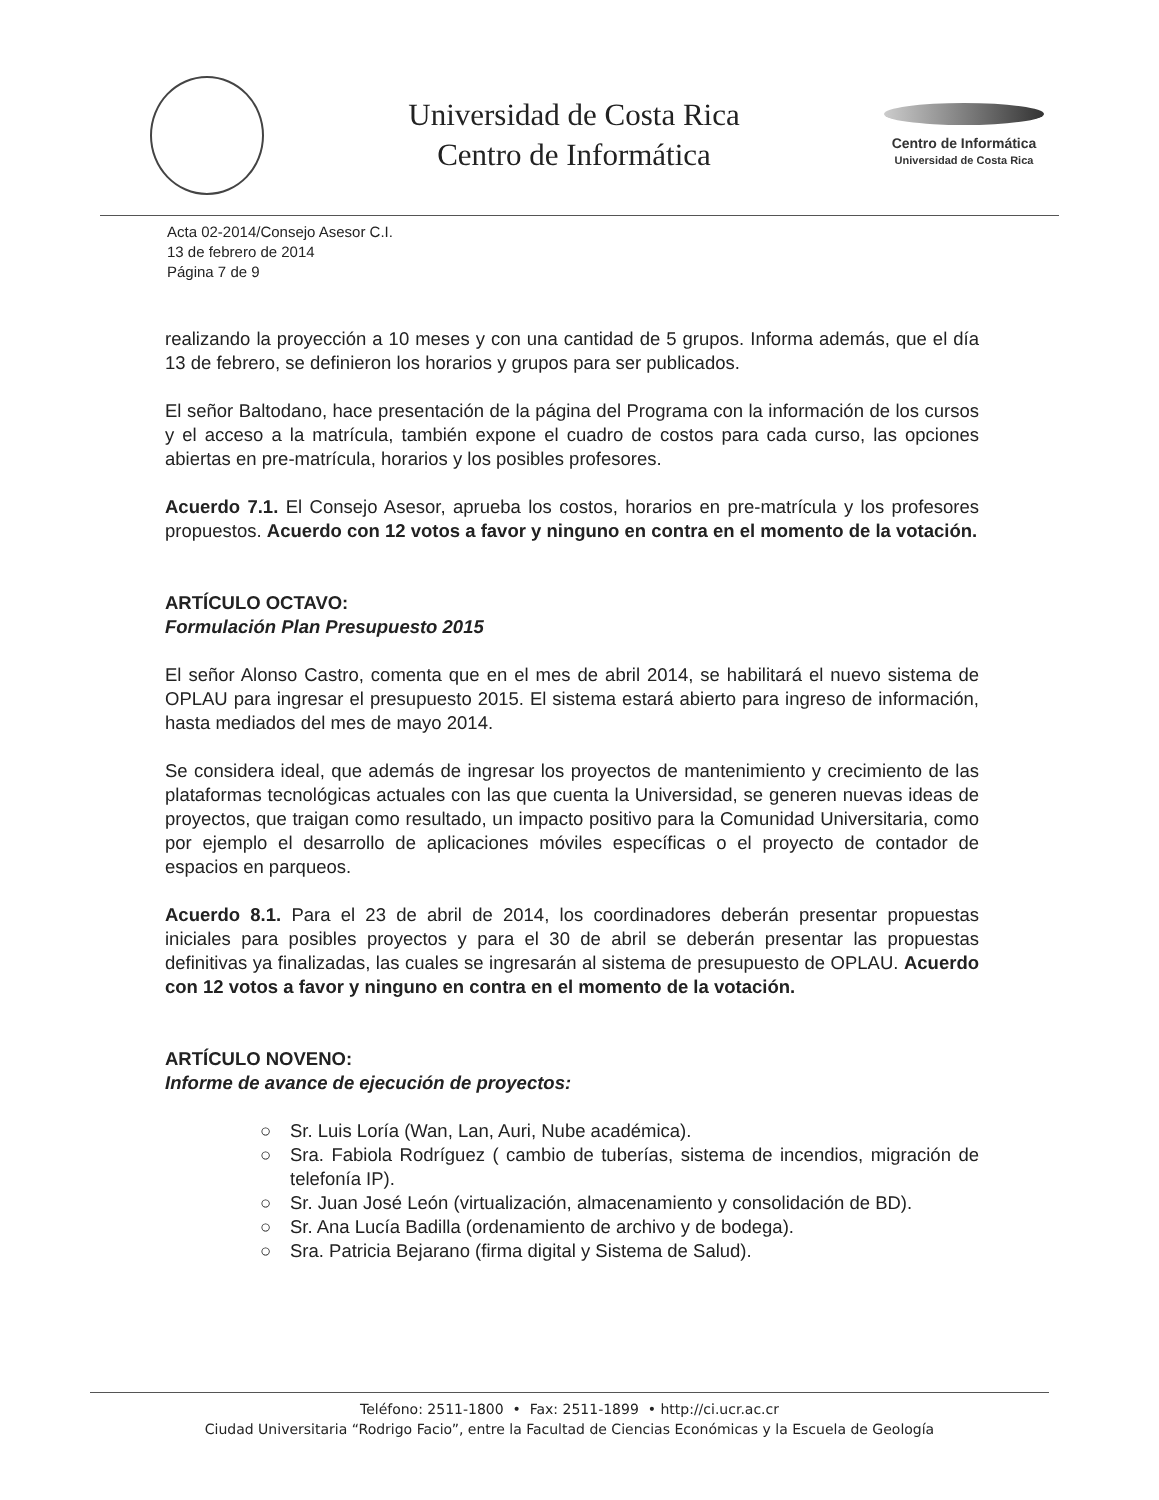Universidad de Costa Rica
Centro de Informática
Centro de Informática
Universidad de Costa Rica
Acta 02-2014/Consejo Asesor C.I.
13 de febrero de 2014
Página 7 de 9
realizando la proyección a 10 meses y con una cantidad de 5 grupos. Informa además, que el día 13 de febrero, se definieron los horarios y grupos para ser publicados.
El señor Baltodano, hace presentación de la página del Programa con la información de los cursos y el acceso a la matrícula, también expone el cuadro de costos para cada curso, las opciones abiertas en pre-matrícula, horarios y los posibles profesores.
Acuerdo 7.1. El Consejo Asesor, aprueba los costos, horarios en pre-matrícula y los profesores propuestos. Acuerdo con 12 votos a favor y ninguno en contra en el momento de la votación.
ARTÍCULO OCTAVO:
Formulación Plan Presupuesto 2015
El señor Alonso Castro, comenta que en el mes de abril 2014, se habilitará el nuevo sistema de OPLAU para ingresar el presupuesto 2015. El sistema estará abierto para ingreso de información, hasta mediados del mes de mayo 2014.
Se considera ideal, que además de ingresar los proyectos de mantenimiento y crecimiento de las plataformas tecnológicas actuales con las que cuenta la Universidad, se generen nuevas ideas de proyectos, que traigan como resultado, un impacto positivo para la Comunidad Universitaria, como por ejemplo el desarrollo de aplicaciones móviles específicas o el proyecto de contador de espacios en parqueos.
Acuerdo 8.1. Para el 23 de abril de 2014, los coordinadores deberán presentar propuestas iniciales para posibles proyectos y para el 30 de abril se deberán presentar las propuestas definitivas ya finalizadas, las cuales se ingresarán al sistema de presupuesto de OPLAU. Acuerdo con 12 votos a favor y ninguno en contra en el momento de la votación.
ARTÍCULO NOVENO:
Informe de avance de ejecución de proyectos:
○ Sr. Luis Loría (Wan, Lan, Auri, Nube académica).
○ Sra. Fabiola Rodríguez ( cambio de tuberías, sistema de incendios, migración de telefonía IP).
○ Sr. Juan José León (virtualización, almacenamiento y consolidación de BD).
○ Sr. Ana Lucía Badilla (ordenamiento de archivo y de bodega).
○ Sra. Patricia Bejarano (firma digital y Sistema de Salud).
Teléfono: 2511-1800 • Fax: 2511-1899 • http://ci.ucr.ac.cr
Ciudad Universitaria “Rodrigo Facio”, entre la Facultad de Ciencias Económicas y la Escuela de Geología